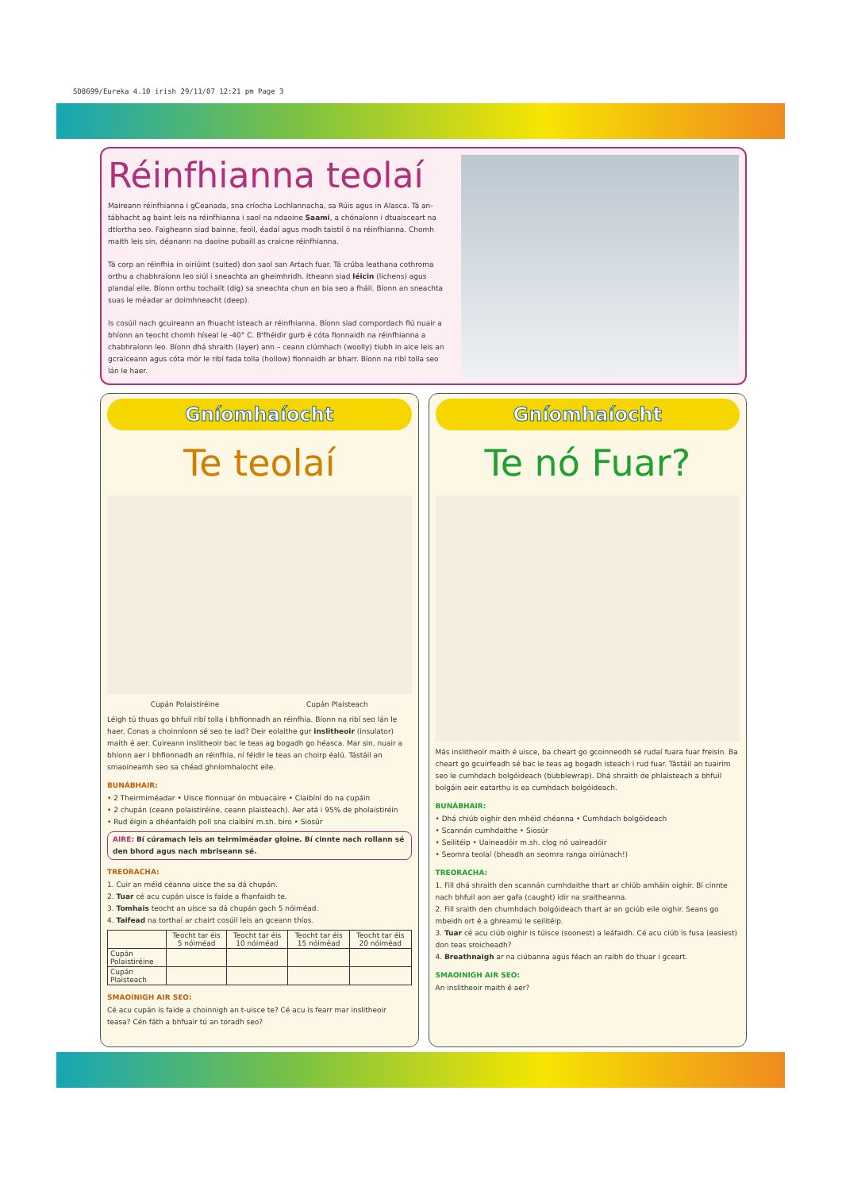SD8699/Eureka 4.10 irish 29/11/07 12:21 pm Page 3
Réinfhianna teolaí
Maireann réinfhianna i gCeanada, sna críocha Lochlannacha, sa Rúis agus in Alasca. Tá an-tábhacht ag baint leis na réinfhianna i saol na ndaoine Saami, a chónaíonn i dtuaisceart na dtíortha seo. Faigheann siad bainne, feoil, éadaí agus modh taistil ó na réinfhianna. Chomh maith leis sin, déanann na daoine pubaill as craicne réinfhianna.
Tá corp an réinfhia in oiriúint (suited) don saol san Artach fuar. Tá crúba leathana cothroma orthu a chabhraíonn leo siúl i sneachta an gheimhridh. Itheann siad léicin (lichens) agus plandaí eile. Bíonn orthu tochailt (dig) sa sneachta chun an bia seo a fháil. Bíonn an sneachta suas le méadar ar doimhneacht (deep).
Is cosúil nach gcuireann an fhuacht isteach ar réinfhianna. Bíonn siad compordach fiú nuair a bhíonn an teocht chomh híseal le -40° C. B'fhéidir gurb é cóta fionnaidh na réinfhianna a chabhraíonn leo. Bíonn dhá shraith (layer) ann – ceann clúmhach (woolly) tiubh in aice leis an gcraiceann agus cóta mór le ribí fada tolla (hollow) fionnaidh ar bharr. Bíonn na ribí tolla seo lán le haer.
Gníomhaíocht
Te teolaí
Cupán Polaistiréine Cupán Plaisteach
Léigh tú thuas go bhfuil ribí tolla i bhfionnadh an réinfhia. Bíonn na ribí seo lán le haer. Conas a choinníonn sé seo te iad? Deir eolaithe gur inslitheoir (insulator) maith é aer. Cuireann inslitheoir bac le teas ag bogadh go héasca. Mar sin, nuair a bhíonn aer i bhfionnadh an réinfhia, ní féidir le teas an choirp éalú. Tástáil an smaoineamh seo sa chéad ghníomhaíocht eile.
BUNÁBHAIR:
• 2 Theirmiméadar • Uisce fionnuar ón mbuacaire • Claibíní do na cupáin
• 2 chupán (ceann polaistiréine, ceann plaisteach). Aer atá i 95% de pholaistiréin
• Rud éigin a dhéanfaidh poll sna claibíní m.sh. biro • Siosúr
AIRE: Bí cúramach leis an teirmiméadar gloine. Bí cinnte nach rollann sé den bhord agus nach mbriseann sé.
TREORACHA:
1. Cuir an méid céanna uisce the sa dá chupán.
2. Tuar cé acu cupán uisce is faide a fhanfaidh te.
3. Tomhais teocht an uisce sa dá chupán gach 5 nóiméad.
4. Taifead na torthaí ar chairt cosúil leis an gceann thíos.
| | Teocht tar éis 5 nóiméad | Teocht tar éis 10 nóiméad | Teocht tar éis 15 nóiméad | Teocht tar éis 20 nóiméad |
| --- | --- | --- | --- | --- |
| Cupán Polaistiréine | | | | |
| Cupán Plaisteach | | | | |
SMAOINIGH AIR SEO:
Cé acu cupán is faide a choinnigh an t-uisce te? Cé acu is fearr mar inslitheoir teasa? Cén fáth a bhfuair tú an toradh seo?
Gníomhaíocht
Te nó Fuar?
Más inslitheoir maith é uisce, ba cheart go gcoinneodh sé rudaí fuara fuar freisin. Ba cheart go gcuirfeadh sé bac le teas ag bogadh isteach i rud fuar. Tástáil an tuairim seo le cumhdach bolgóideach (bubblewrap). Dhá shraith de phlaisteach a bhfuil bolgáin aeir eatarthu is ea cumhdach bolgóideach.
BUNÁBHAIR:
• Dhá chiúb oighir den mhéid chéanna • Cumhdach bolgóideach
• Scannán cumhdaithe • Siosúr
• Seilitéip • Uaineadóir m.sh. clog nó uaireadóir
• Seomra teolaí (bheadh an seomra ranga oiriúnach!)
TREORACHA:
1. Fill dhá shraith den scannán cumhdaithe thart ar chiúb amháin oighir. Bí cinnte nach bhfuil aon aer gafa (caught) idir na sraitheanna.
2. Fill sraith den chumhdach bolgóideach thart ar an gciúb eile oighir. Seans go mbeidh ort é a ghreamú le seilitéip.
3. Tuar cé acu ciúb oighir is túisce (soonest) a leáfaidh. Cé acu ciúb is fusa (easiest) don teas sroicheadh?
4. Breathnaigh ar na ciúbanna agus féach an raibh do thuar i gceart.
SMAOINIGH AIR SEO:
An inslitheoir maith é aer?